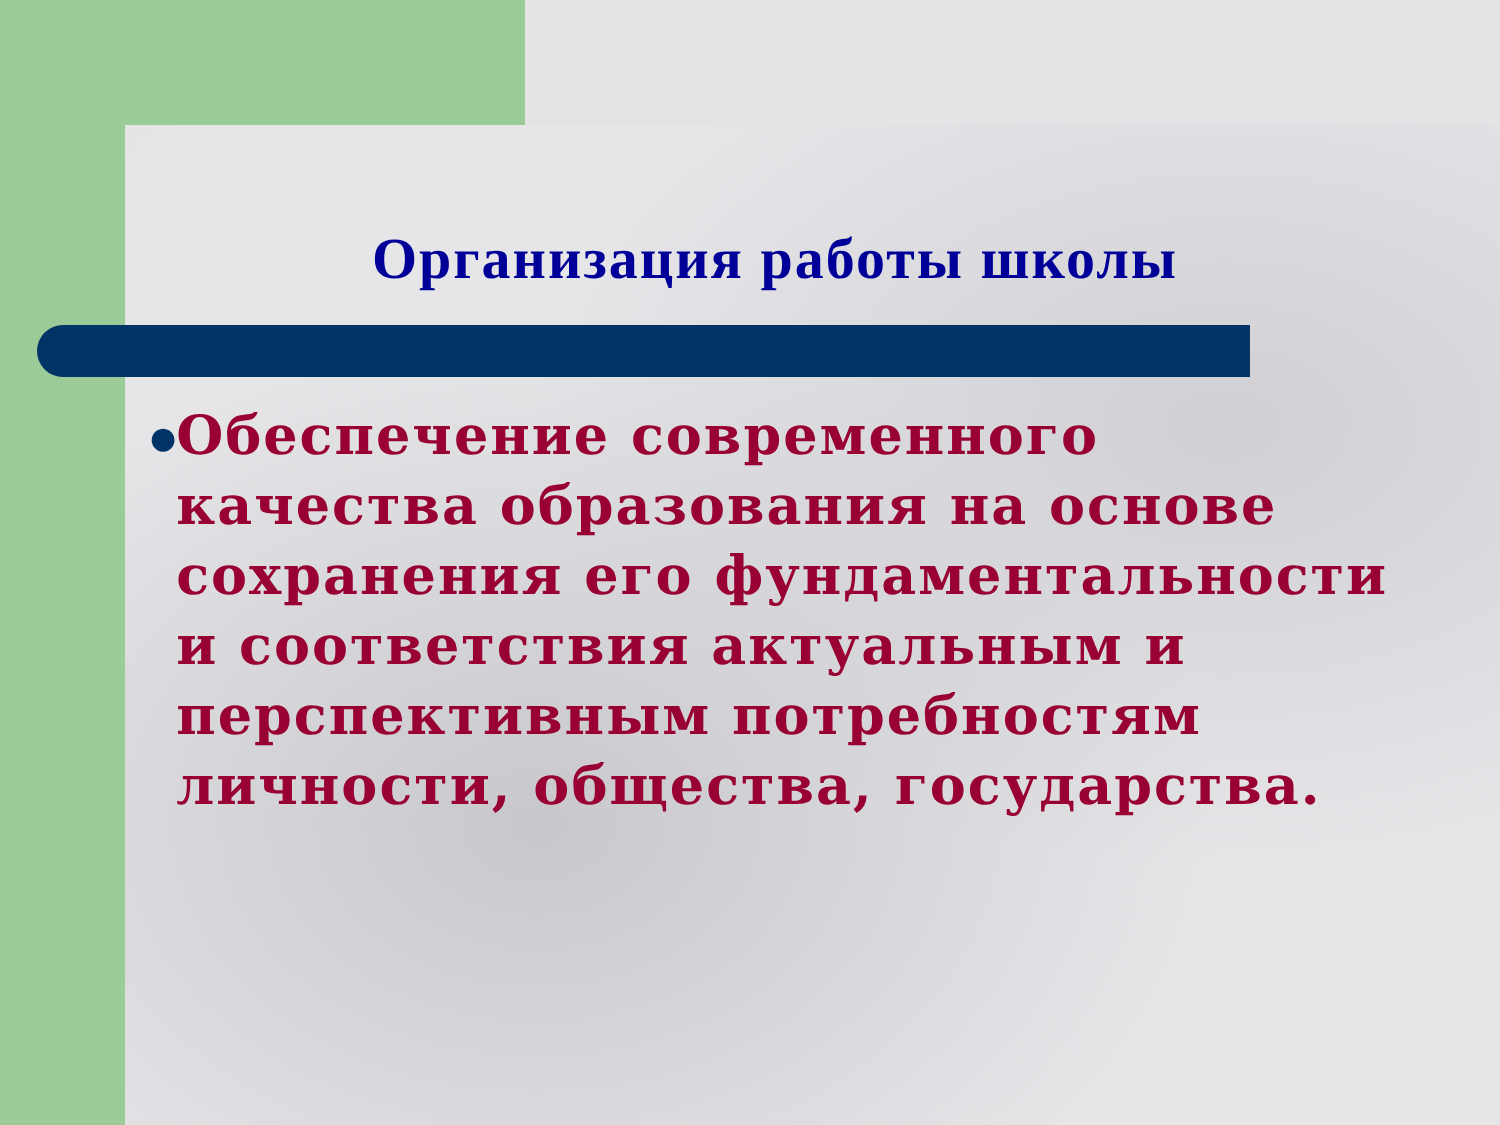Организация работы школы
●
Обеспечение современного качества образования на основе сохранения его фундаментальности и соответствия актуальным и перспективным потребностям личности, общества, государства.